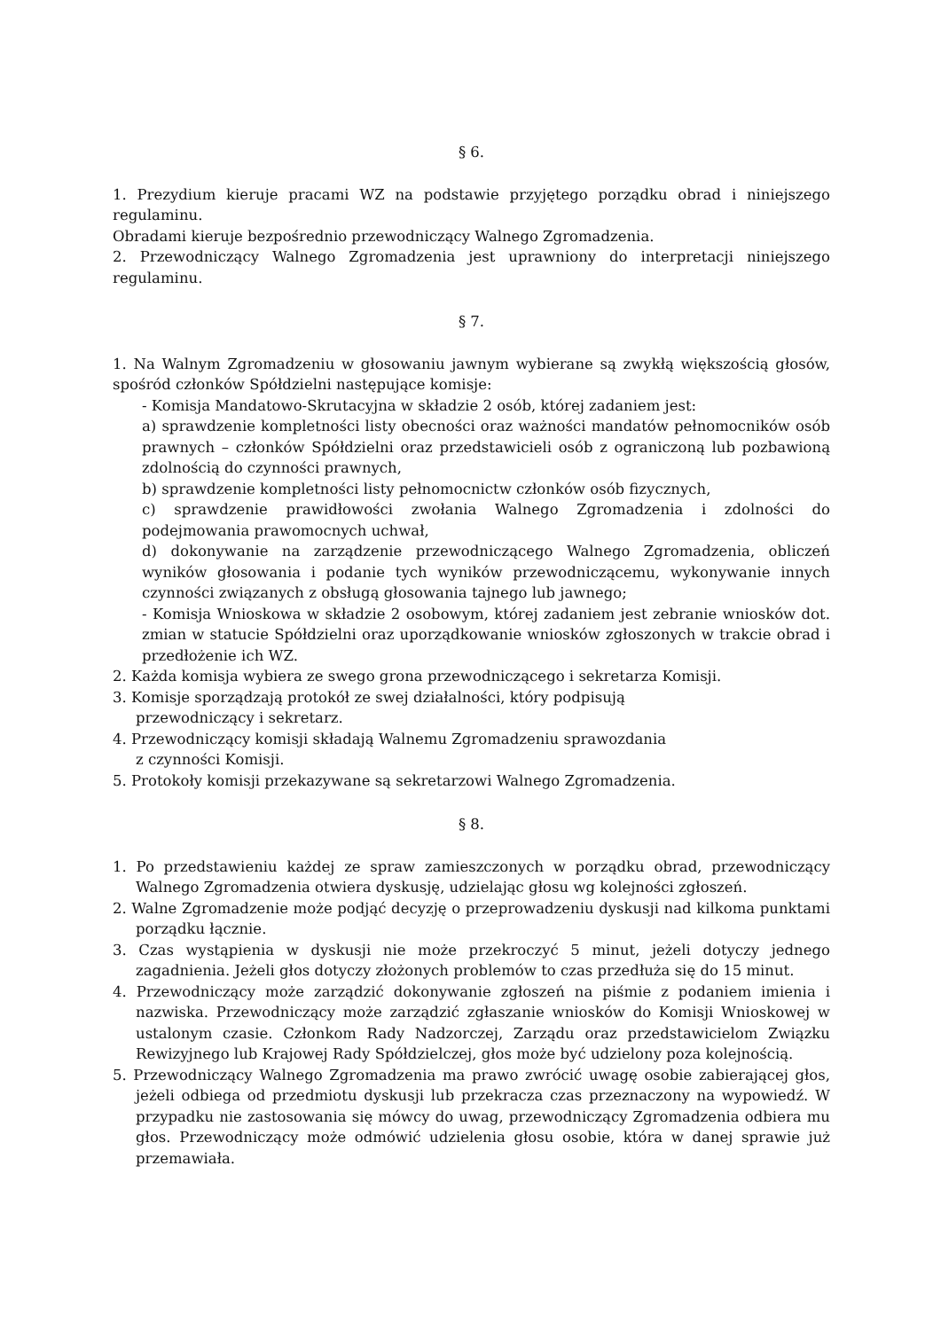§ 6.
1. Prezydium kieruje pracami WZ na podstawie przyjętego porządku obrad i niniejszego regulaminu.
Obradami kieruje bezpośrednio przewodniczący Walnego Zgromadzenia.
2. Przewodniczący Walnego Zgromadzenia jest uprawniony do interpretacji niniejszego regulaminu.
§ 7.
1. Na Walnym Zgromadzeniu w głosowaniu jawnym wybierane są zwykłą większością głosów, spośród członków Spółdzielni następujące komisje:
- Komisja Mandatowo-Skrutacyjna w składzie 2 osób, której zadaniem jest:
a) sprawdzenie kompletności listy obecności oraz ważności mandatów pełnomocników osób prawnych – członków Spółdzielni oraz przedstawicieli osób z ograniczoną lub pozbawioną zdolnością do czynności prawnych,
b) sprawdzenie kompletności listy pełnomocnictw członków osób fizycznych,
c) sprawdzenie prawidłowości zwołania Walnego Zgromadzenia i zdolności do podejmowania prawomocnych uchwał,
d) dokonywanie na zarządzenie przewodniczącego Walnego Zgromadzenia, obliczeń wyników głosowania i podanie tych wyników przewodniczącemu, wykonywanie innych czynności związanych z obsługą głosowania tajnego lub jawnego;
- Komisja Wnioskowa w składzie 2 osobowym, której zadaniem jest zebranie wniosków dot. zmian w statucie Spółdzielni oraz uporządkowanie wniosków zgłoszonych w trakcie obrad i przedłożenie ich WZ.
2. Każda komisja wybiera ze swego grona przewodniczącego i sekretarza Komisji.
3. Komisje sporządzają protokół ze swej działalności, który podpisują
przewodniczący i sekretarz.
4. Przewodniczący komisji składają Walnemu Zgromadzeniu sprawozdania
z czynności Komisji.
5. Protokoły komisji przekazywane są sekretarzowi Walnego Zgromadzenia.
§ 8.
1. Po przedstawieniu każdej ze spraw zamieszczonych w porządku obrad, przewodniczący Walnego Zgromadzenia otwiera dyskusję, udzielając głosu wg kolejności zgłoszeń.
2. Walne Zgromadzenie może podjąć decyzję o przeprowadzeniu dyskusji nad kilkoma punktami porządku łącznie.
3. Czas wystąpienia w dyskusji nie może przekroczyć 5 minut, jeżeli dotyczy jednego zagadnienia. Jeżeli głos dotyczy złożonych problemów to czas przedłuża się do 15 minut.
4. Przewodniczący może zarządzić dokonywanie zgłoszeń na piśmie z podaniem imienia i nazwiska. Przewodniczący może zarządzić zgłaszanie wniosków do Komisji Wnioskowej w ustalonym czasie. Członkom Rady Nadzorczej, Zarządu oraz przedstawicielom Związku Rewizyjnego lub Krajowej Rady Spółdzielczej, głos może być udzielony poza kolejnością.
5. Przewodniczący Walnego Zgromadzenia ma prawo zwrócić uwagę osobie zabierającej głos, jeżeli odbiega od przedmiotu dyskusji lub przekracza czas przeznaczony na wypowiedź. W przypadku nie zastosowania się mówcy do uwag, przewodniczący Zgromadzenia odbiera mu głos. Przewodniczący może odmówić udzielenia głosu osobie, która w danej sprawie już przemawiała.